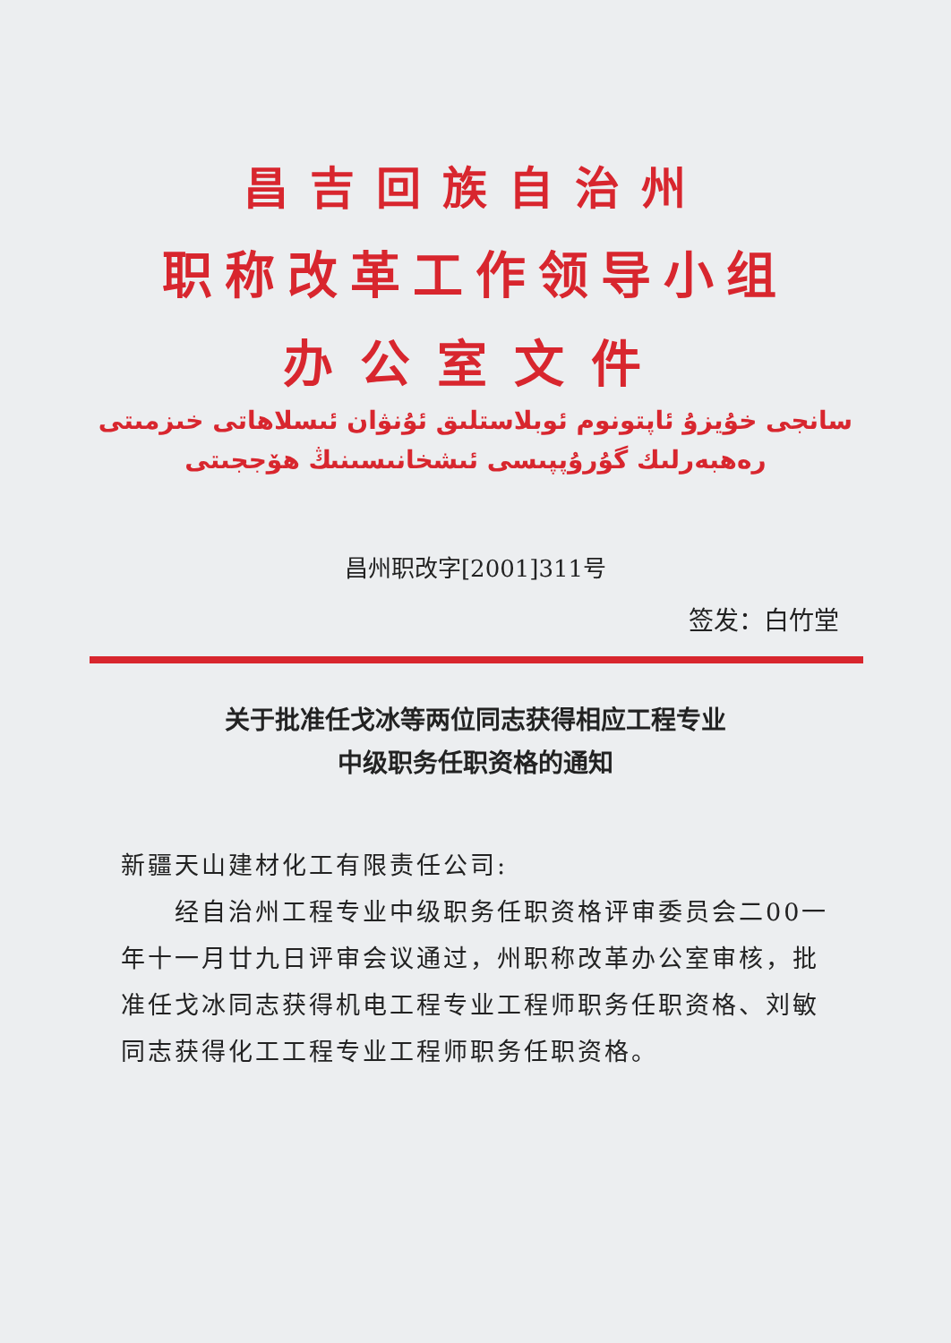昌吉回族自治州
职称改革工作领导小组
办公室文件
سانجى خۇيزۇ ئاپتونوم ئوبلاستلىق ئۇنۋان ئىسلاھاتى خىزمىتى
رەھبەرلىك گۇرۇپپىسى ئىشخانىسىنىڭ ھۆججىتى
昌州职改字[2001]311号
签发：白竹堂
关于批准任戈冰等两位同志获得相应工程专业
中级职务任职资格的通知
新疆天山建材化工有限责任公司:
  经自治州工程专业中级职务任职资格评审委员会二00一年十一月廿九日评审会议通过，州职称改革办公室审核，批准任戈冰同志获得机电工程专业工程师职务任职资格、刘敏同志获得化工工程专业工程师职务任职资格。